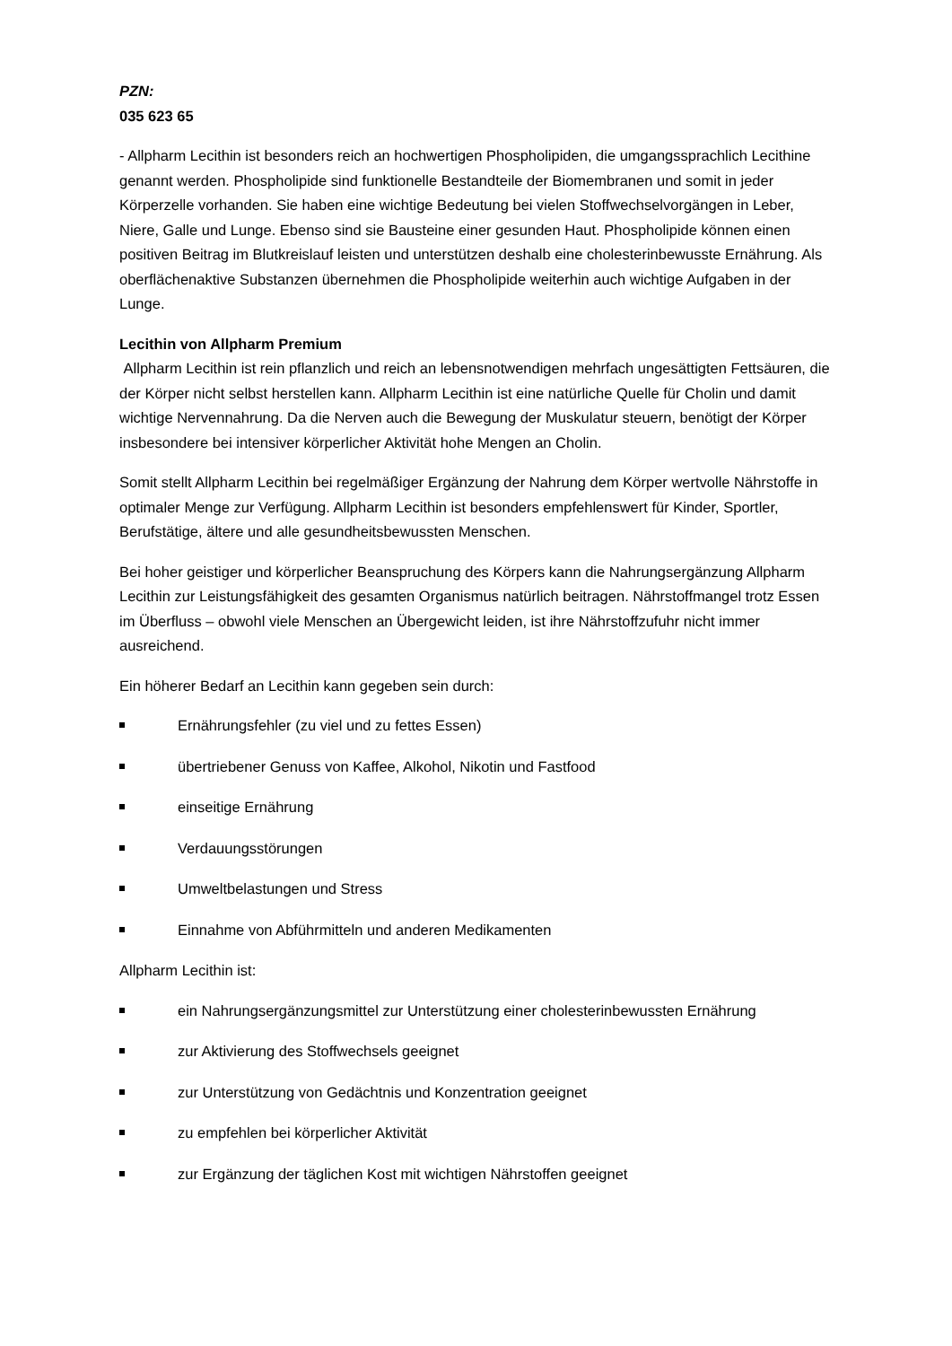PZN:
035 623 65
- Allpharm Lecithin ist besonders reich an hochwertigen Phospholipiden, die umgangssprachlich Lecithine genannt werden. Phospholipide sind funktionelle Bestandteile der Biomembranen und somit in jeder Körperzelle vorhanden. Sie haben eine wichtige Bedeutung bei vielen Stoffwechselvorgängen in Leber, Niere, Galle und Lunge. Ebenso sind sie Bausteine einer gesunden Haut. Phospholipide können einen positiven Beitrag im Blutkreislauf leisten und unterstützen deshalb eine cholesterinbewusste Ernährung. Als oberflächenaktive Substanzen übernehmen die Phospholipide weiterhin auch wichtige Aufgaben in der Lunge.
Lecithin von Allpharm Premium
Allpharm Lecithin ist rein pflanzlich und reich an lebensnotwendigen mehrfach ungesättigten Fettsäuren, die der Körper nicht selbst herstellen kann. Allpharm Lecithin ist eine natürliche Quelle für Cholin und damit wichtige Nervennahrung. Da die Nerven auch die Bewegung der Muskulatur steuern, benötigt der Körper insbesondere bei intensiver körperlicher Aktivität hohe Mengen an Cholin.
Somit stellt Allpharm Lecithin bei regelmäßiger Ergänzung der Nahrung dem Körper wertvolle Nährstoffe in optimaler Menge zur Verfügung. Allpharm Lecithin ist besonders empfehlenswert für Kinder, Sportler, Berufstätige, ältere und alle gesundheitsbewussten Menschen.
Bei hoher geistiger und körperlicher Beanspruchung des Körpers kann die Nahrungsergänzung Allpharm Lecithin zur Leistungsfähigkeit des gesamten Organismus natürlich beitragen. Nährstoffmangel trotz Essen im Überfluss – obwohl viele Menschen an Übergewicht leiden, ist ihre Nährstoffzufuhr nicht immer ausreichend.
Ein höherer Bedarf an Lecithin kann gegeben sein durch:
Ernährungsfehler (zu viel und zu fettes Essen)
übertriebener Genuss von Kaffee, Alkohol, Nikotin und Fastfood
einseitige Ernährung
Verdauungsstörungen
Umweltbelastungen und Stress
Einnahme von Abführmitteln und anderen Medikamenten
Allpharm Lecithin ist:
ein Nahrungsergänzungsmittel zur Unterstützung einer cholesterinbewussten Ernährung
zur Aktivierung des Stoffwechsels geeignet
zur Unterstützung von Gedächtnis und Konzentration geeignet
zu empfehlen bei körperlicher Aktivität
zur Ergänzung der täglichen Kost mit wichtigen Nährstoffen geeignet